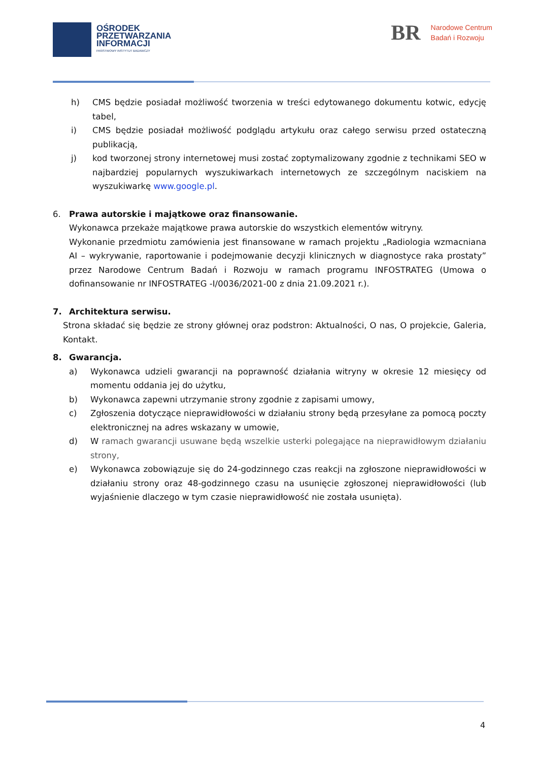OŚRODEK
PRZETWARZANIA
INFORMACJI
PAŃSTWOWY INSTYTUT BADAWCZY
BR Narodowe Centrum
Badań i Rozwoju
h) CMS będzie posiadał możliwość tworzenia w treści edytowanego dokumentu kotwic, edycję tabel,
i) CMS będzie posiadał możliwość podglądu artykułu oraz całego serwisu przed ostateczną publikacją,
j) kod tworzonej strony internetowej musi zostać zoptymalizowany zgodnie z technikami SEO w najbardziej popularnych wyszukiwarkach internetowych ze szczególnym naciskiem na wyszukiwarkę www.google.pl.
6. Prawa autorskie i majątkowe oraz finansowanie.
Wykonawca przekaże majątkowe prawa autorskie do wszystkich elementów witryny.
Wykonanie przedmiotu zamówienia jest finansowane w ramach projektu „Radiologia wzmacniana AI – wykrywanie, raportowanie i podejmowanie decyzji klinicznych w diagnostyce raka prostaty” przez Narodowe Centrum Badań i Rozwoju w ramach programu INFOSTRATEG (Umowa o dofinansowanie nr INFOSTRATEG -I/0036/2021-00 z dnia 21.09.2021 r.).
7. Architektura serwisu.
Strona składać się będzie ze strony głównej oraz podstron: Aktualności, O nas, O projekcie, Galeria, Kontakt.
8. Gwarancja.
a) Wykonawca udzieli gwarancji na poprawność działania witryny w okresie 12 miesięcy od momentu oddania jej do użytku,
b) Wykonawca zapewni utrzymanie strony zgodnie z zapisami umowy,
c) Zgłoszenia dotyczące nieprawidłowości w działaniu strony będą przesyłane za pomocą poczty elektronicznej na adres wskazany w umowie,
d) W ramach gwarancji usuwane będą wszelkie usterki polegające na nieprawidłowym działaniu strony,
e) Wykonawca zobowiązuje się do 24-godzinnego czas reakcji na zgłoszone nieprawidłowości w działaniu strony oraz 48-godzinnego czasu na usunięcie zgłoszonej nieprawidłowości (lub wyjaśnienie dlaczego w tym czasie nieprawidłowość nie została usunięta).
4